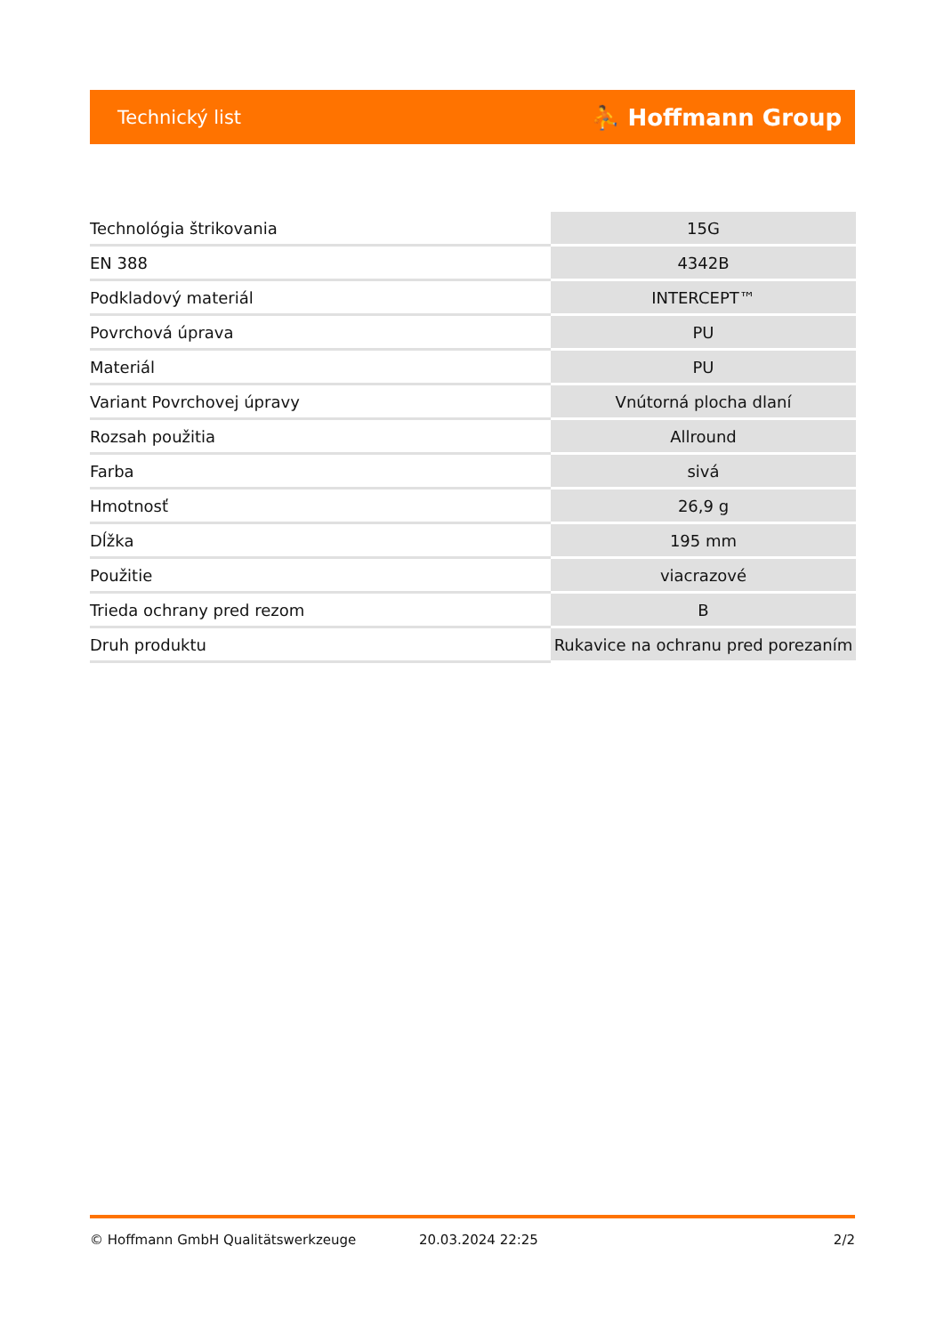Technický list ⛹ Hoffmann Group
| Technológia štrikovania | 15G |
| EN 388 | 4342B |
| Podkladový materiál | INTERCEPT™ |
| Povrchová úprava | PU |
| Materiál | PU |
| Variant Povrchovej úpravy | Vnútorná plocha dlaní |
| Rozsah použitia | Allround |
| Farba | sivá |
| Hmotnosť | 26,9 g |
| Dĺžka | 195 mm |
| Použitie | viacrazové |
| Trieda ochrany pred rezom | B |
| Druh produktu | Rukavice na ochranu pred porezaním |
© Hoffmann GmbH Qualitätswerkzeuge 20.03.2024 22:25 2/2